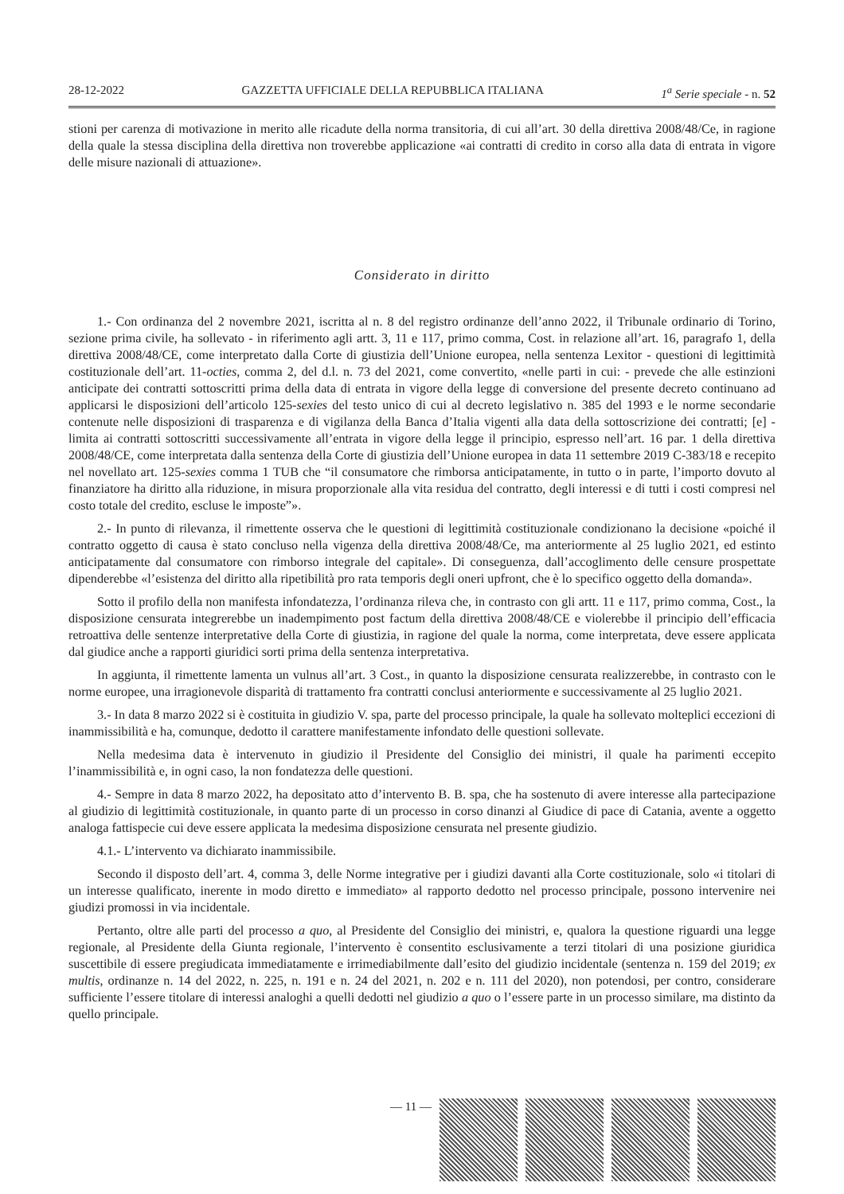28-12-2022 GAZZETTA UFFICIALE DELLA REPUBBLICA ITALIANA 1<sup>a</sup> Serie speciale - n. 52
stioni per carenza di motivazione in merito alle ricadute della norma transitoria, di cui all’art. 30 della direttiva 2008/48/Ce, in ragione della quale la stessa disciplina della direttiva non troverebbe applicazione «ai contratti di credito in corso alla data di entrata in vigore delle misure nazionali di attuazione».
Considerato in diritto
1.- Con ordinanza del 2 novembre 2021, iscritta al n. 8 del registro ordinanze dell’anno 2022, il Tribunale ordinario di Torino, sezione prima civile, ha sollevato - in riferimento agli artt. 3, 11 e 117, primo comma, Cost. in relazione all’art. 16, paragrafo 1, della direttiva 2008/48/CE, come interpretato dalla Corte di giustizia dell’Unione europea, nella sentenza Lexitor - questioni di legittimità costituzionale dell’art. 11-octies, comma 2, del d.l. n. 73 del 2021, come convertito, «nelle parti in cui: - prevede che alle estinzioni anticipate dei contratti sottoscritti prima della data di entrata in vigore della legge di conversione del presente decreto continuano ad applicarsi le disposizioni dell’articolo 125-sexies del testo unico di cui al decreto legislativo n. 385 del 1993 e le norme secondarie contenute nelle disposizioni di trasparenza e di vigilanza della Banca d’Italia vigenti alla data della sottoscrizione dei contratti; [e] - limita ai contratti sottoscritti successivamente all’entrata in vigore della legge il principio, espresso nell’art. 16 par. 1 della direttiva 2008/48/CE, come interpretata dalla sentenza della Corte di giustizia dell’Unione europea in data 11 settembre 2019 C-383/18 e recepito nel novellato art. 125-sexies comma 1 TUB che “il consumatore che rimborsa anticipatamente, in tutto o in parte, l’importo dovuto al finanziatore ha diritto alla riduzione, in misura proporzionale alla vita residua del contratto, degli interessi e di tutti i costi compresi nel costo totale del credito, escluse le imposte”».
2.- In punto di rilevanza, il rimettente osserva che le questioni di legittimità costituzionale condizionano la decisione «poiché il contratto oggetto di causa è stato concluso nella vigenza della direttiva 2008/48/Ce, ma anteriormente al 25 luglio 2021, ed estinto anticipatamente dal consumatore con rimborso integrale del capitale». Di conseguenza, dall’accoglimento delle censure prospettate dipenderebbe «l’esistenza del diritto alla ripetibilità pro rata temporis degli oneri upfront, che è lo specifico oggetto della domanda».
Sotto il profilo della non manifesta infondatezza, l’ordinanza rileva che, in contrasto con gli artt. 11 e 117, primo comma, Cost., la disposizione censurata integrerebbe un inadempimento post factum della direttiva 2008/48/CE e violerebbe il principio dell’efficacia retroattiva delle sentenze interpretative della Corte di giustizia, in ragione del quale la norma, come interpretata, deve essere applicata dal giudice anche a rapporti giuridici sorti prima della sentenza interpretativa.
In aggiunta, il rimettente lamenta un vulnus all’art. 3 Cost., in quanto la disposizione censurata realizzerebbe, in contrasto con le norme europee, una irragionevole disparità di trattamento fra contratti conclusi anteriormente e successivamente al 25 luglio 2021.
3.- In data 8 marzo 2022 si è costituita in giudizio V. spa, parte del processo principale, la quale ha sollevato molteplici eccezioni di inammissibilità e ha, comunque, dedotto il carattere manifestamente infondato delle questioni sollevate.
Nella medesima data è intervenuto in giudizio il Presidente del Consiglio dei ministri, il quale ha parimenti eccepito l’inammissibilità e, in ogni caso, la non fondatezza delle questioni.
4.- Sempre in data 8 marzo 2022, ha depositato atto d’intervento B. B. spa, che ha sostenuto di avere interesse alla partecipazione al giudizio di legittimità costituzionale, in quanto parte di un processo in corso dinanzi al Giudice di pace di Catania, avente a oggetto analoga fattispecie cui deve essere applicata la medesima disposizione censurata nel presente giudizio.
4.1.- L’intervento va dichiarato inammissibile.
Secondo il disposto dell’art. 4, comma 3, delle Norme integrative per i giudizi davanti alla Corte costituzionale, solo «i titolari di un interesse qualificato, inerente in modo diretto e immediato» al rapporto dedotto nel processo principale, possono intervenire nei giudizi promossi in via incidentale.
Pertanto, oltre alle parti del processo a quo, al Presidente del Consiglio dei ministri, e, qualora la questione riguardi una legge regionale, al Presidente della Giunta regionale, l’intervento è consentito esclusivamente a terzi titolari di una posizione giuridica suscettibile di essere pregiudicata immediatamente e irrimediabilmente dall’esito del giudizio incidentale (sentenza n. 159 del 2019; ex multis, ordinanze n. 14 del 2022, n. 225, n. 191 e n. 24 del 2021, n. 202 e n. 111 del 2020), non potendosi, per contro, considerare sufficiente l’essere titolare di interessi analoghi a quelli dedotti nel giudizio a quo o l’essere parte in un processo similare, ma distinto da quello principale.
— 11 —